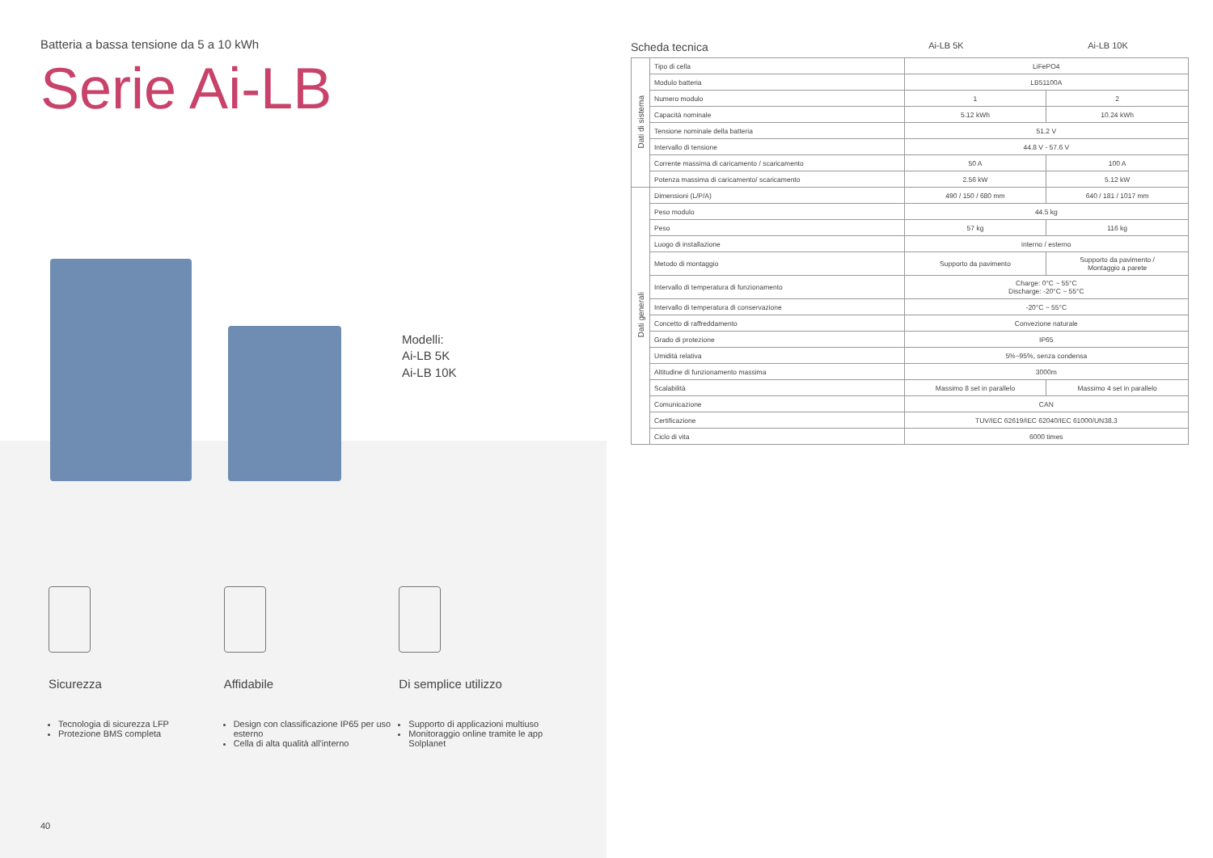Batteria a bassa tensione da 5 a 10 kWh
Serie Ai-LB
Modelli:
Ai-LB 5K
Ai-LB 10K
Sicurezza
Tecnologia di sicurezza LFP
Protezione BMS completa
Affidabile
Design con classificazione IP65 per uso esterno
Cella di alta qualità all'interno
Di semplice utilizzo
Supporto di applicazioni multiuso
Monitoraggio online tramite le app Solplanet
40
Scheda tecnica Ai-LB 5K Ai-LB 10K
| Dati di sistema | Tipo di cella | LiFePO4 | |
| | Modulo batteria | LB51100A | |
| | Numero modulo | 1 | 2 |
| | Capacità nominale | 5.12 kWh | 10.24 kWh |
| | Tensione nominale della batteria | 51.2 V | |
| | Intervallo di tensione | 44.8 V - 57.6 V | |
| | Corrente massima di caricamento / scaricamento | 50 A | 100 A |
| | Potenza massima di caricamento/ scaricamento | 2.56 kW | 5.12 kW |
| Dati generali | Dimensioni (L/P/A) | 490 / 150 / 680 mm | 640 / 181 / 1017 mm |
| | Peso modulo | 44.5 kg | |
| | Peso | 57 kg | 116 kg |
| | Luogo di installazione | interno / esterno | |
| | Metodo di montaggio | Supporto da pavimento | Supporto da pavimento / Montaggio a parete |
| | Intervallo di temperatura di funzionamento | Charge: 0°C ~ 55°C Discharge: -20°C ~ 55°C | |
| | Intervallo di temperatura di conservazione | -20°C ~ 55°C | |
| | Concetto di raffreddamento | Convezione naturale | |
| | Grado di protezione | IP65 | |
| | Umidità relativa | 5%~95%, senza condensa | |
| | Altitudine di funzionamento massima | 3000m | |
| | Scalabilità | Massimo 8 set in parallelo | Massimo 4 set in parallelo |
| | Comunicazione | CAN | |
| | Certificazione | TUV/IEC 62619/IEC 62040/IEC 61000/UN38.3 | |
| | Ciclo di vita | 6000 times | |